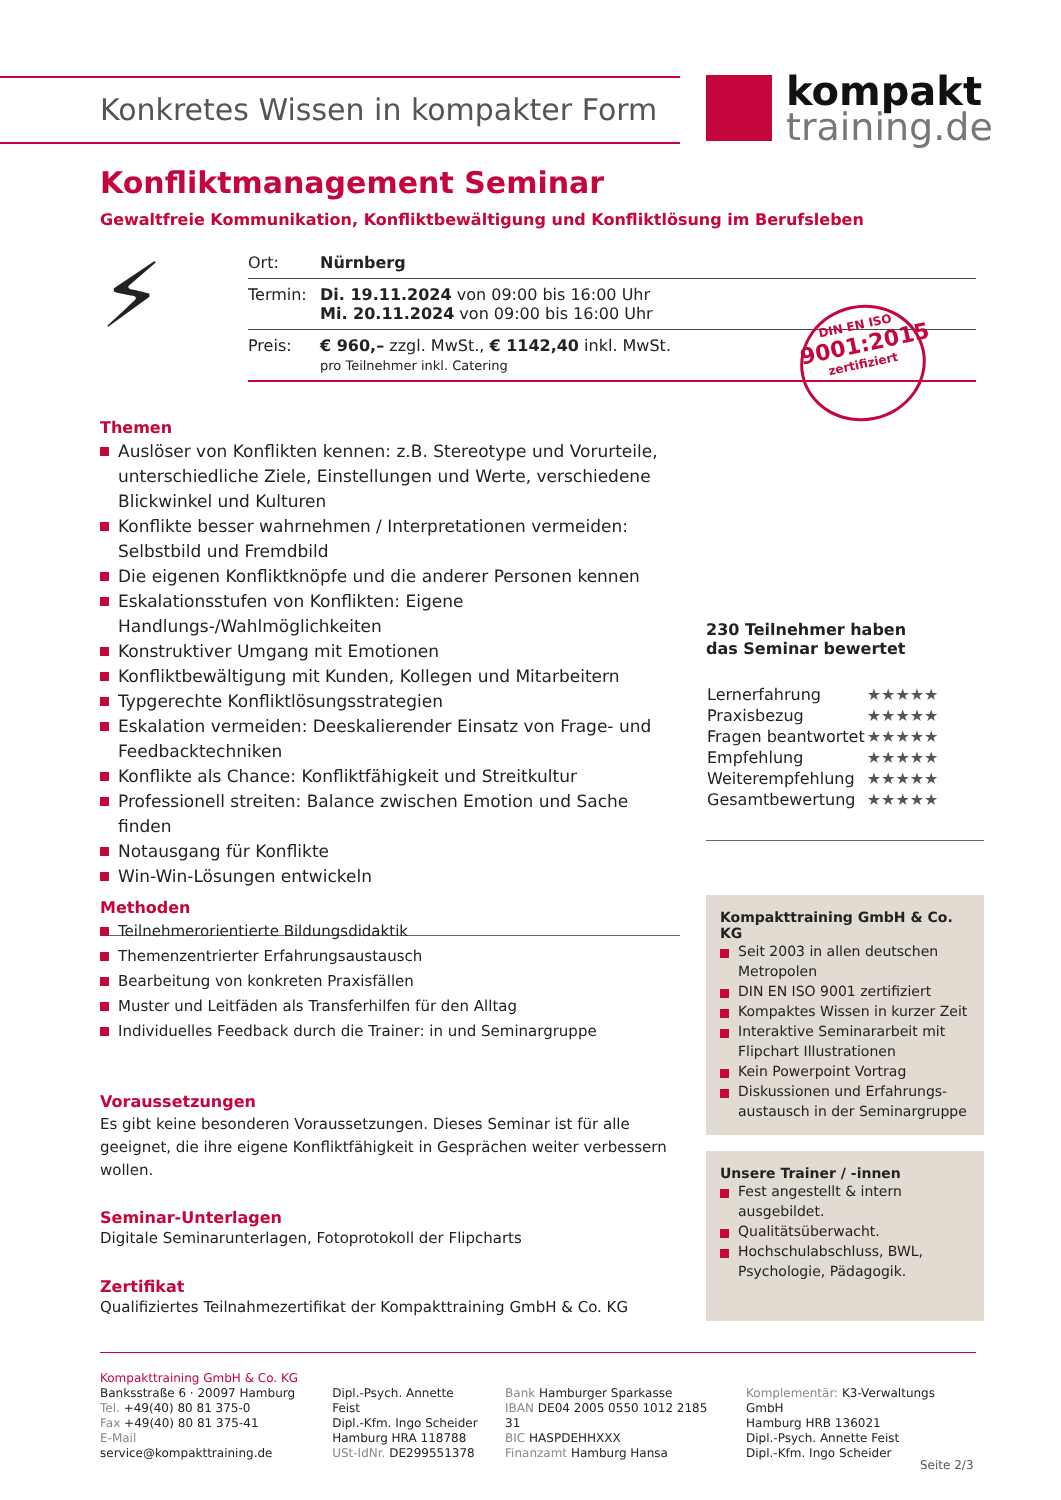Konkretes Wissen in kompakter Form
kompakt
training.de
Konfliktmanagement Seminar
Gewaltfreie Kommunikation, Konfliktbewältigung und Konfliktlösung im Berufsleben
⚡
| Ort: | Nürnberg |
| Termin: | Di. 19.11.2024 von 09:00 bis 16:00 Uhr Mi. 20.11.2024 von 09:00 bis 16:00 Uhr |
| Preis: | € 960,– zzgl. MwSt., € 1142,40 inkl. MwSt. pro Teilnehmer inkl. Catering |
DIN EN ISO
9001:2015
zertifiziert
Themen
Auslöser von Konflikten kennen: z.B. Stereotype und Vorurteile, unterschiedliche Ziele, Einstellungen und Werte, verschiedene Blickwinkel und Kulturen
Konflikte besser wahrnehmen / Interpretationen vermeiden: Selbstbild und Fremdbild
Die eigenen Konfliktknöpfe und die anderer Personen kennen
Eskalationsstufen von Konflikten: Eigene Handlungs-/Wahlmöglichkeiten
Konstruktiver Umgang mit Emotionen
Konfliktbewältigung mit Kunden, Kollegen und Mitarbeitern
Typgerechte Konfliktlösungsstrategien
Eskalation vermeiden: Deeskalierender Einsatz von Frage- und Feedbacktechniken
Konflikte als Chance: Konfliktfähigkeit und Streitkultur
Professionell streiten: Balance zwischen Emotion und Sache finden
Notausgang für Konflikte
Win-Win-Lösungen entwickeln
230 Teilnehmer haben
das Seminar bewertet
| Lernerfahrung | ★★★★★ |
| Praxisbezug | ★★★★★ |
| Fragen beantwortet | ★★★★★ |
| Empfehlung | ★★★★★ |
| Weiterempfehlung | ★★★★★ |
| Gesamtbewertung | ★★★★★ |
Methoden
Teilnehmerorientierte Bildungsdidaktik
Themenzentrierter Erfahrungsaustausch
Bearbeitung von konkreten Praxisfällen
Muster und Leitfäden als Transferhilfen für den Alltag
Individuelles Feedback durch die Trainer: in und Seminargruppe
Voraussetzungen
Es gibt keine besonderen Voraussetzungen. Dieses Seminar ist für alle geeignet, die ihre eigene Konfliktfähigkeit in Gesprächen weiter verbessern wollen.
Seminar-Unterlagen
Digitale Seminarunterlagen, Fotoprotokoll der Flipcharts
Zertifikat
Qualifiziertes Teilnahmezertifikat der Kompakttraining GmbH & Co. KG
Kompakttraining GmbH & Co. KG
Seit 2003 in allen deutschen Metropolen
DIN EN ISO 9001 zertifiziert
Kompaktes Wissen in kurzer Zeit
Interaktive Seminararbeit mit Flipchart Illustrationen
Kein Powerpoint Vortrag
Diskussionen und Erfahrungs-austausch in der Seminargruppe
Unsere Trainer / -innen
Fest angestellt & intern ausgebildet.
Qualitätsüberwacht.
Hochschulabschluss, BWL, Psychologie, Pädagogik.
Kompakttraining GmbH & Co. KG
Banksstraße 6 · 20097 Hamburg
Tel. +49(40) 80 81 375-0
Fax +49(40) 80 81 375-41
E-Mail service@kompakttraining.de
Dipl.-Psych. Annette Feist
Dipl.-Kfm. Ingo Scheider
Hamburg HRA 118788
USt-IdNr. DE299551378
Bank Hamburger Sparkasse
IBAN DE04 2005 0550 1012 2185 31
BIC HASPDEHHXXX
Finanzamt Hamburg Hansa
Komplementär: K3-Verwaltungs GmbH
Hamburg HRB 136021
Dipl.-Psych. Annette Feist
Dipl.-Kfm. Ingo Scheider
Seite 2/3